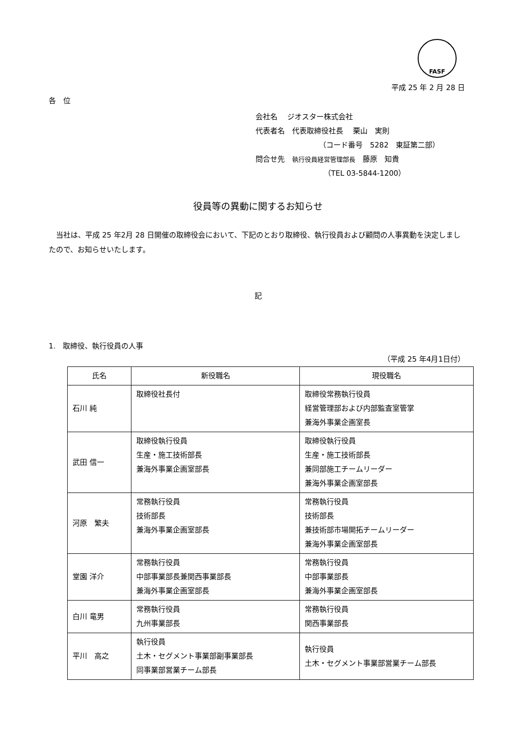FASF
平成 25 年 2 月 28 日
各　位
会社名　 ジオスター株式会社
代表者名　代表取締役社長　 栗山　実則
（コード番号　5282　東証第二部）
問合せ先　執行役員経営管理部長　藤原　知貴
（TEL 03-5844-1200）
役員等の異動に関するお知らせ
　当社は、平成 25 年2月 28 日開催の取締役会において、下記のとおり取締役、執行役員および顧問の人事異動を決定しましたので、お知らせいたします。
記
1.　取締役、執行役員の人事
（平成 25 年4月1日付）
| 氏名 | 新役職名 | 現役職名 |
| --- | --- | --- |
| 石川 純 | 取締役社長付 | 取締役常務執行役員 経営管理部および内部監査室管掌 兼海外事業企画室長 |
| 武田 信一 | 取締役執行役員 生産・施工技術部長 兼海外事業企画室部長 | 取締役執行役員 生産・施工技術部長 兼同部施工チームリーダー 兼海外事業企画室部長 |
| 河原 繁夫 | 常務執行役員 技術部長 兼海外事業企画室部長 | 常務執行役員 技術部長 兼技術部市場開拓チームリーダー 兼海外事業企画室部長 |
| 堂園 洋介 | 常務執行役員 中部事業部長兼関西事業部長 兼海外事業企画室部長 | 常務執行役員 中部事業部長 兼海外事業企画室部長 |
| 白川 竜男 | 常務執行役員 九州事業部長 | 常務執行役員 関西事業部長 |
| 平川 高之 | 執行役員 土木・セグメント事業部副事業部長 同事業部営業チーム部長 | 執行役員 土木・セグメント事業部営業チーム部長 |